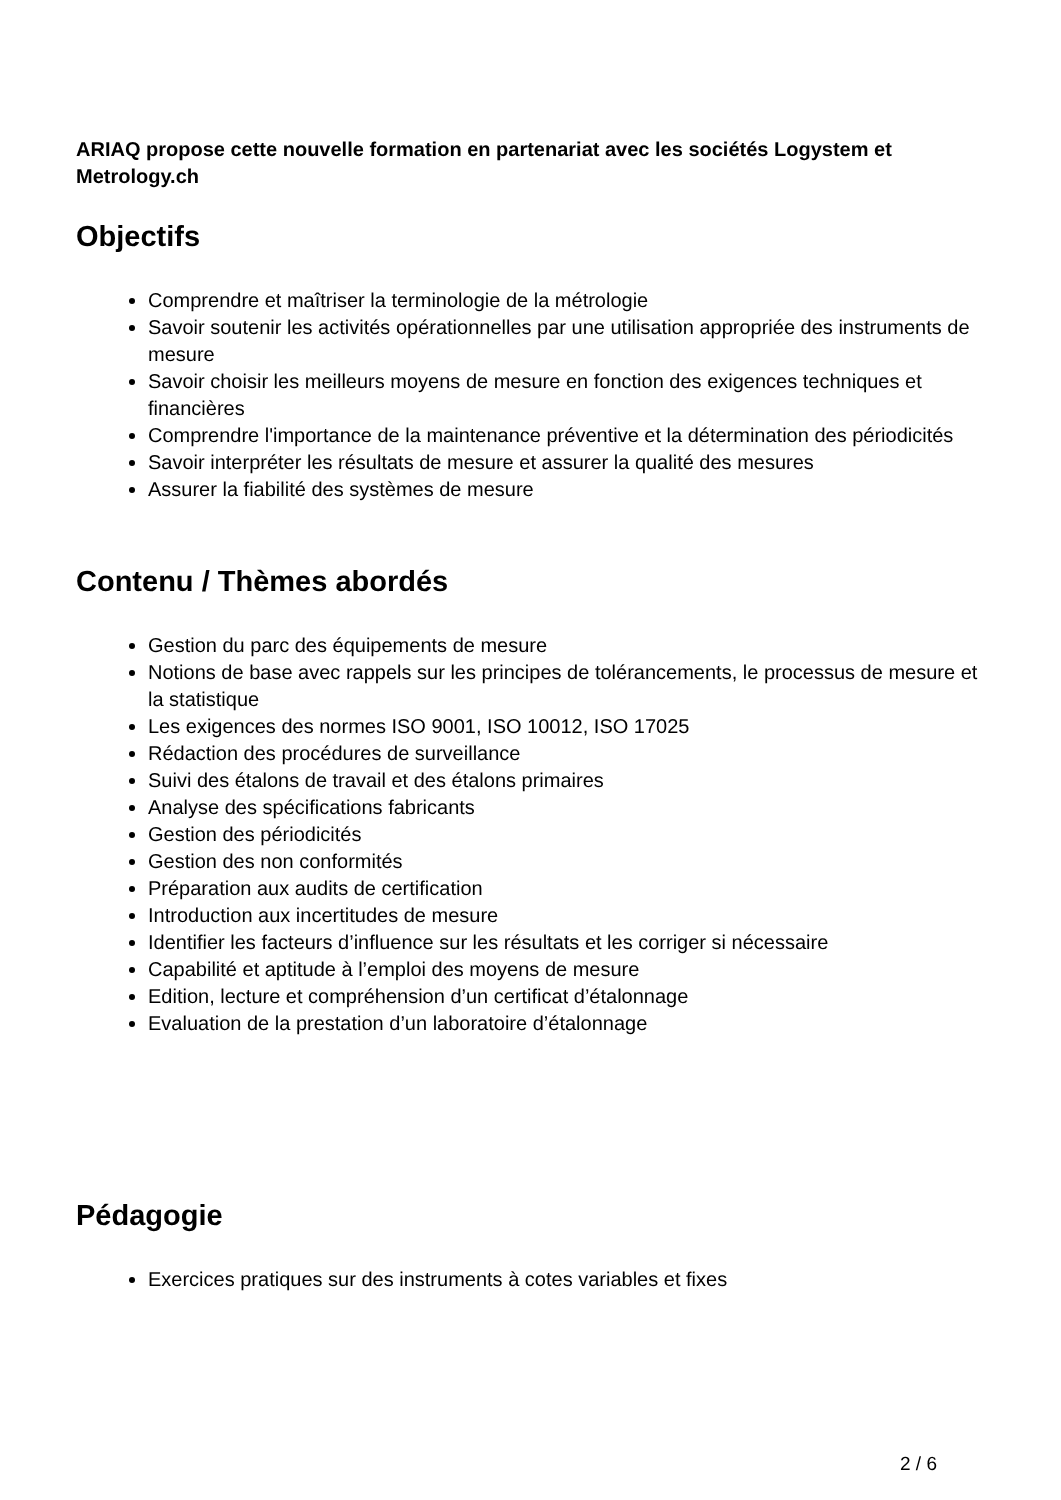ARIAQ propose cette nouvelle formation en partenariat avec les sociétés Logystem et Metrology.ch
Objectifs
Comprendre et maîtriser la terminologie de la métrologie
Savoir soutenir les activités opérationnelles par une utilisation appropriée des instruments de mesure
Savoir choisir les meilleurs moyens de mesure en fonction des exigences techniques et financières
Comprendre l'importance de la maintenance préventive et la détermination des périodicités
Savoir interpréter les résultats de mesure et assurer la qualité des mesures
Assurer la fiabilité des systèmes de mesure
Contenu / Thèmes abordés
Gestion du parc des équipements de mesure
Notions de base avec rappels sur les principes de tolérancements, le processus de mesure et la statistique
Les exigences des normes ISO 9001, ISO 10012, ISO 17025
Rédaction des procédures de surveillance
Suivi des étalons de travail et des étalons primaires
Analyse des spécifications fabricants
Gestion des périodicités
Gestion des non conformités
Préparation aux audits de certification
Introduction aux incertitudes de mesure
Identifier les facteurs d’influence sur les résultats et les corriger si nécessaire
Capabilité et aptitude à l’emploi des moyens de mesure
Edition, lecture et compréhension d’un certificat d’étalonnage
Evaluation de la prestation d’un laboratoire d’étalonnage
Pédagogie
Exercices pratiques sur des instruments à cotes variables et fixes
2 / 6